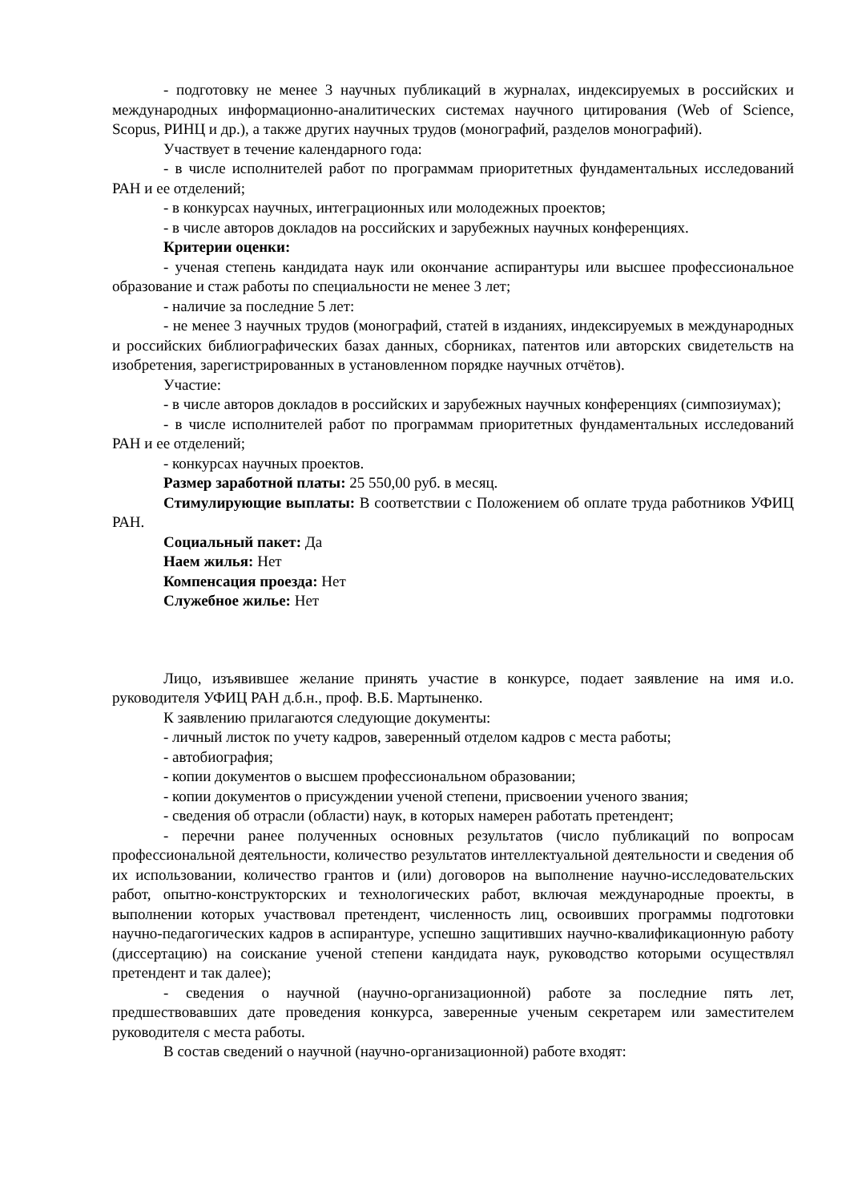- подготовку не менее 3 научных публикаций в журналах, индексируемых в российских и международных информационно-аналитических системах научного цитирования (Web of Science, Scopus, РИНЦ и др.), а также других научных трудов (монографий, разделов монографий).
Участвует в течение календарного года:
- в числе исполнителей работ по программам приоритетных фундаментальных исследований РАН и ее отделений;
- в конкурсах научных, интеграционных или молодежных проектов;
- в числе авторов докладов на российских и зарубежных научных конференциях.
Критерии оценки:
- ученая степень кандидата наук или окончание аспирантуры или высшее профессиональное образование и стаж работы по специальности не менее 3 лет;
- наличие за последние 5 лет:
- не менее 3 научных трудов (монографий, статей в изданиях, индексируемых в международных и российских библиографических базах данных, сборниках, патентов или авторских свидетельств на изобретения, зарегистрированных в установленном порядке научных отчётов).
Участие:
- в числе авторов докладов в российских и зарубежных научных конференциях (симпозиумах);
- в числе исполнителей работ по программам приоритетных фундаментальных исследований РАН и ее отделений;
- конкурсах научных проектов.
Размер заработной платы: 25 550,00 руб. в месяц.
Стимулирующие выплаты: В соответствии с Положением об оплате труда работников УФИЦ РАН.
Социальный пакет: Да
Наем жилья: Нет
Компенсация проезда: Нет
Служебное жилье: Нет
Лицо, изъявившее желание принять участие в конкурсе, подает заявление на имя и.о. руководителя УФИЦ РАН д.б.н., проф. В.Б. Мартыненко.
К заявлению прилагаются следующие документы:
- личный листок по учету кадров, заверенный отделом кадров с места работы;
- автобиография;
- копии документов о высшем профессиональном образовании;
- копии документов о присуждении ученой степени, присвоении ученого звания;
- сведения об отрасли (области) наук, в которых намерен работать претендент;
- перечни ранее полученных основных результатов (число публикаций по вопросам профессиональной деятельности, количество результатов интеллектуальной деятельности и сведения об их использовании, количество грантов и (или) договоров на выполнение научно-исследовательских работ, опытно-конструкторских и технологических работ, включая международные проекты, в выполнении которых участвовал претендент, численность лиц, освоивших программы подготовки научно-педагогических кадров в аспирантуре, успешно защитивших научно-квалификационную работу (диссертацию) на соискание ученой степени кандидата наук, руководство которыми осуществлял претендент и так далее);
- сведения о научной (научно-организационной) работе за последние пять лет, предшествовавших дате проведения конкурса, заверенные ученым секретарем или заместителем руководителя с места работы.
В состав сведений о научной (научно-организационной) работе входят: